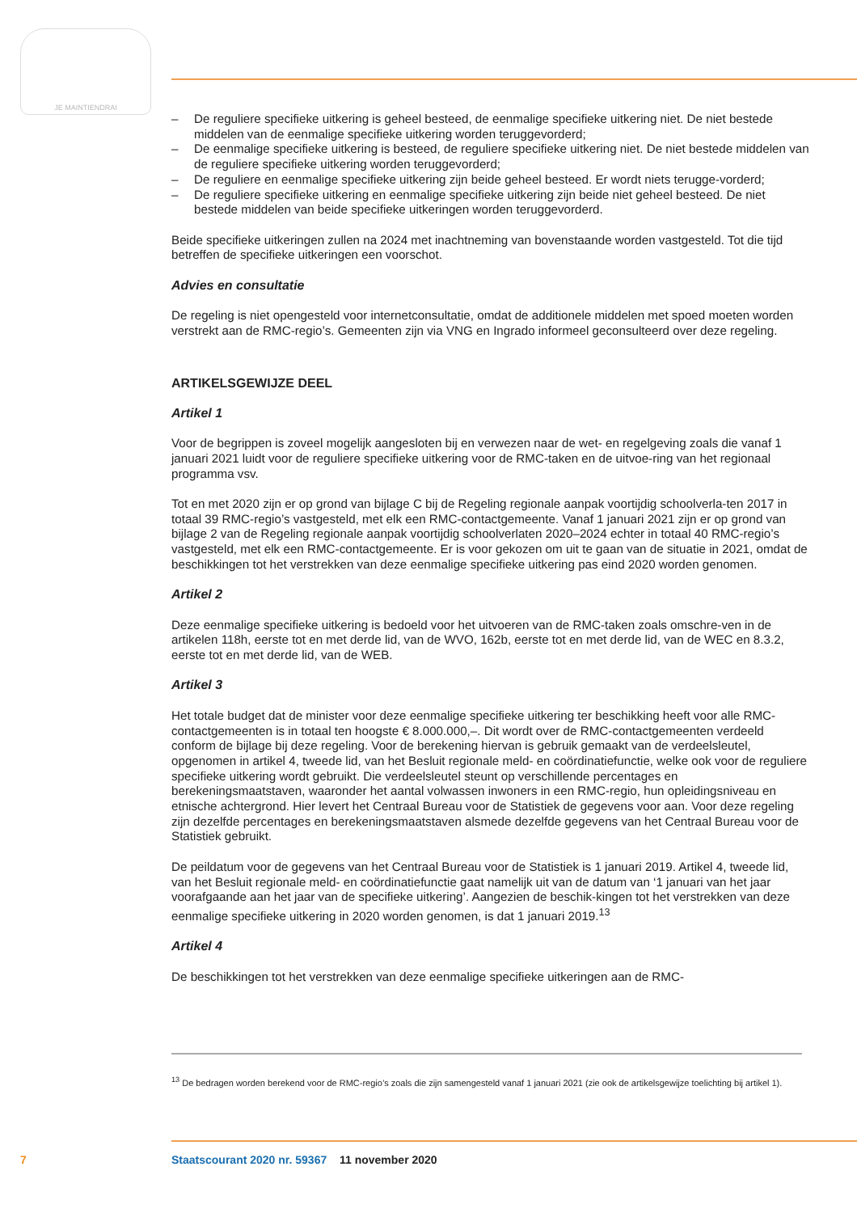JE MAINTIENDRAI
– De reguliere specifieke uitkering is geheel besteed, de eenmalige specifieke uitkering niet. De niet bestede middelen van de eenmalige specifieke uitkering worden teruggevorderd;
– De eenmalige specifieke uitkering is besteed, de reguliere specifieke uitkering niet. De niet bestede middelen van de reguliere specifieke uitkering worden teruggevorderd;
– De reguliere en eenmalige specifieke uitkering zijn beide geheel besteed. Er wordt niets terugge-vorderd;
– De reguliere specifieke uitkering en eenmalige specifieke uitkering zijn beide niet geheel besteed. De niet bestede middelen van beide specifieke uitkeringen worden teruggevorderd.
Beide specifieke uitkeringen zullen na 2024 met inachtneming van bovenstaande worden vastgesteld. Tot die tijd betreffen de specifieke uitkeringen een voorschot.
Advies en consultatie
De regeling is niet opengesteld voor internetconsultatie, omdat de additionele middelen met spoed moeten worden verstrekt aan de RMC-regio’s. Gemeenten zijn via VNG en Ingrado informeel geconsulteerd over deze regeling.
ARTIKELSGEWIJZE DEEL
Artikel 1
Voor de begrippen is zoveel mogelijk aangesloten bij en verwezen naar de wet- en regelgeving zoals die vanaf 1 januari 2021 luidt voor de reguliere specifieke uitkering voor de RMC-taken en de uitvoe-ring van het regionaal programma vsv.
Tot en met 2020 zijn er op grond van bijlage C bij de Regeling regionale aanpak voortijdig schoolverla-ten 2017 in totaal 39 RMC-regio’s vastgesteld, met elk een RMC-contactgemeente. Vanaf 1 januari 2021 zijn er op grond van bijlage 2 van de Regeling regionale aanpak voortijdig schoolverlaten 2020–2024 echter in totaal 40 RMC-regio’s vastgesteld, met elk een RMC-contactgemeente. Er is voor gekozen om uit te gaan van de situatie in 2021, omdat de beschikkingen tot het verstrekken van deze eenmalige specifieke uitkering pas eind 2020 worden genomen.
Artikel 2
Deze eenmalige specifieke uitkering is bedoeld voor het uitvoeren van de RMC-taken zoals omschre-ven in de artikelen 118h, eerste tot en met derde lid, van de WVO, 162b, eerste tot en met derde lid, van de WEC en 8.3.2, eerste tot en met derde lid, van de WEB.
Artikel 3
Het totale budget dat de minister voor deze eenmalige specifieke uitkering ter beschikking heeft voor alle RMC-contactgemeenten is in totaal ten hoogste € 8.000.000,–. Dit wordt over de RMC-contactgemeenten verdeeld conform de bijlage bij deze regeling. Voor de berekening hiervan is gebruik gemaakt van de verdeelsleutel, opgenomen in artikel 4, tweede lid, van het Besluit regionale meld- en coördinatiefunctie, welke ook voor de reguliere specifieke uitkering wordt gebruikt. Die verdeelsleutel steunt op verschillende percentages en berekeningsmaatstaven, waaronder het aantal volwassen inwoners in een RMC-regio, hun opleidingsniveau en etnische achtergrond. Hier levert het Centraal Bureau voor de Statistiek de gegevens voor aan. Voor deze regeling zijn dezelfde percentages en berekeningsmaatstaven alsmede dezelfde gegevens van het Centraal Bureau voor de Statistiek gebruikt.
De peildatum voor de gegevens van het Centraal Bureau voor de Statistiek is 1 januari 2019. Artikel 4, tweede lid, van het Besluit regionale meld- en coördinatiefunctie gaat namelijk uit van de datum van ‘1 januari van het jaar voorafgaande aan het jaar van de specifieke uitkering’. Aangezien de beschik-kingen tot het verstrekken van deze eenmalige specifieke uitkering in 2020 worden genomen, is dat 1 januari 2019.<sup>13</sup>
Artikel 4
De beschikkingen tot het verstrekken van deze eenmalige specifieke uitkeringen aan de RMC-
<sup>13</sup> De bedragen worden berekend voor de RMC-regio’s zoals die zijn samengesteld vanaf 1 januari 2021 (zie ook de artikelsgewijze toelichting bij artikel 1).
7 Staatscourant 2020 nr. 59367 11 november 2020